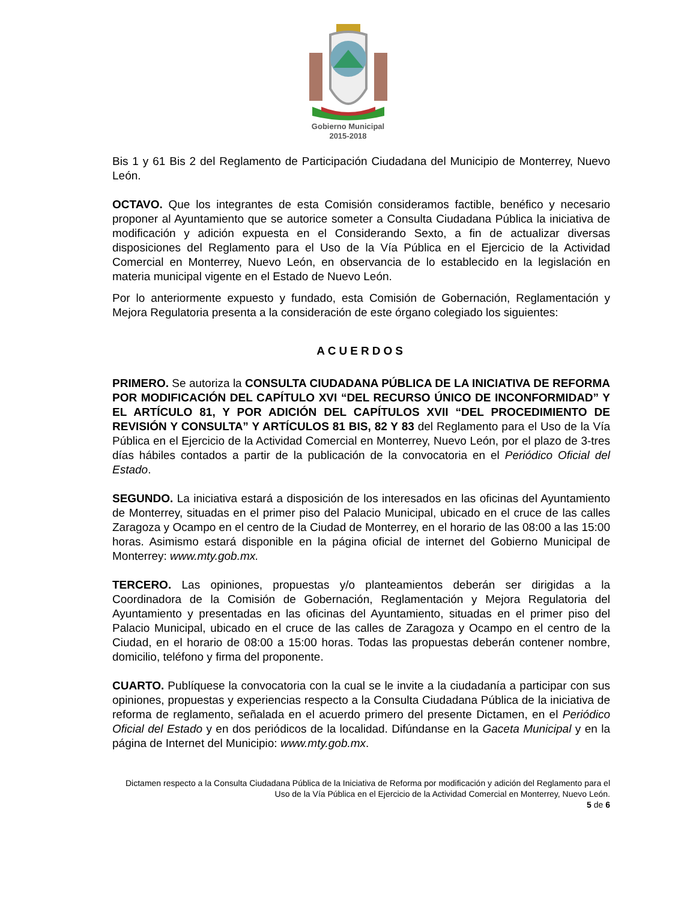Gobierno Municipal
2015-2018
Bis 1 y 61 Bis 2 del Reglamento de Participación Ciudadana del Municipio de Monterrey, Nuevo León.
OCTAVO. Que los integrantes de esta Comisión consideramos factible, benéfico y necesario proponer al Ayuntamiento que se autorice someter a Consulta Ciudadana Pública la iniciativa de modificación y adición expuesta en el Considerando Sexto, a fin de actualizar diversas disposiciones del Reglamento para el Uso de la Vía Pública en el Ejercicio de la Actividad Comercial en Monterrey, Nuevo León, en observancia de lo establecido en la legislación en materia municipal vigente en el Estado de Nuevo León.
Por lo anteriormente expuesto y fundado, esta Comisión de Gobernación, Reglamentación y Mejora Regulatoria presenta a la consideración de este órgano colegiado los siguientes:
ACUERDOS
PRIMERO. Se autoriza la CONSULTA CIUDADANA PÚBLICA DE LA INICIATIVA DE REFORMA POR MODIFICACIÓN DEL CAPÍTULO XVI “DEL RECURSO ÚNICO DE INCONFORMIDAD” Y EL ARTÍCULO 81, Y POR ADICIÓN DEL CAPÍTULOS XVII “DEL PROCEDIMIENTO DE REVISIÓN Y CONSULTA” Y ARTÍCULOS 81 BIS, 82 Y 83 del Reglamento para el Uso de la Vía Pública en el Ejercicio de la Actividad Comercial en Monterrey, Nuevo León, por el plazo de 3-tres días hábiles contados a partir de la publicación de la convocatoria en el Periódico Oficial del Estado.
SEGUNDO. La iniciativa estará a disposición de los interesados en las oficinas del Ayuntamiento de Monterrey, situadas en el primer piso del Palacio Municipal, ubicado en el cruce de las calles Zaragoza y Ocampo en el centro de la Ciudad de Monterrey, en el horario de las 08:00 a las 15:00 horas. Asimismo estará disponible en la página oficial de internet del Gobierno Municipal de Monterrey: www.mty.gob.mx.
TERCERO. Las opiniones, propuestas y/o planteamientos deberán ser dirigidas a la Coordinadora de la Comisión de Gobernación, Reglamentación y Mejora Regulatoria del Ayuntamiento y presentadas en las oficinas del Ayuntamiento, situadas en el primer piso del Palacio Municipal, ubicado en el cruce de las calles de Zaragoza y Ocampo en el centro de la Ciudad, en el horario de 08:00 a 15:00 horas. Todas las propuestas deberán contener nombre, domicilio, teléfono y firma del proponente.
CUARTO. Publíquese la convocatoria con la cual se le invite a la ciudadanía a participar con sus opiniones, propuestas y experiencias respecto a la Consulta Ciudadana Pública de la iniciativa de reforma de reglamento, señalada en el acuerdo primero del presente Dictamen, en el Periódico Oficial del Estado y en dos periódicos de la localidad. Difúndanse en la Gaceta Municipal y en la página de Internet del Municipio: www.mty.gob.mx.
Dictamen respecto a la Consulta Ciudadana Pública de la Iniciativa de Reforma por modificación y adición del Reglamento para el Uso de la Vía Pública en el Ejercicio de la Actividad Comercial en Monterrey, Nuevo León.
5 de 6